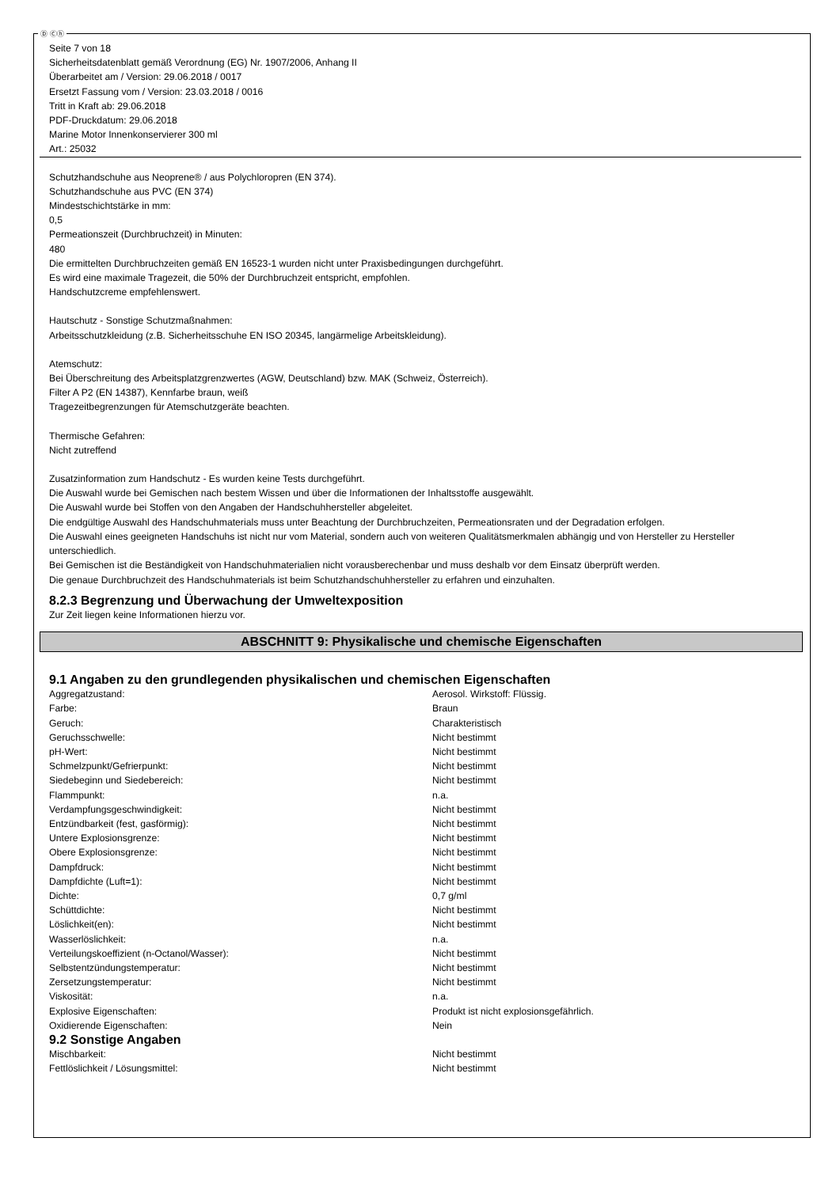Ⓓ Ⓒⓗ
Seite 7 von 18
Sicherheitsdatenblatt gemäß Verordnung (EG) Nr. 1907/2006, Anhang II
Überarbeitet am / Version: 29.06.2018 / 0017
Ersetzt Fassung vom / Version: 23.03.2018 / 0016
Tritt in Kraft ab: 29.06.2018
PDF-Druckdatum: 29.06.2018
Marine Motor Innenkonservierer 300 ml
Art.: 25032
Schutzhandschuhe aus Neoprene® / aus Polychloropren (EN 374).
Schutzhandschuhe aus PVC (EN 374)
Mindestschichtstärke in mm:
0,5
Permeationszeit (Durchbruchzeit) in Minuten:
480
Die ermittelten Durchbruchzeiten gemäß EN 16523-1 wurden nicht unter Praxisbedingungen durchgeführt.
Es wird eine maximale Tragezeit, die 50% der Durchbruchzeit entspricht, empfohlen.
Handschutzcreme empfehlenswert.
Hautschutz - Sonstige Schutzmaßnahmen:
Arbeitsschutzkleidung (z.B. Sicherheitsschuhe EN ISO 20345, langärmelige Arbeitskleidung).
Atemschutz:
Bei Überschreitung des Arbeitsplatzgrenzwertes (AGW, Deutschland) bzw. MAK (Schweiz, Österreich).
Filter A P2 (EN 14387), Kennfarbe braun, weiß
Tragezeitbegrenzungen für Atemschutzgeräte beachten.
Thermische Gefahren:
Nicht zutreffend
Zusatzinformation zum Handschutz - Es wurden keine Tests durchgeführt.
Die Auswahl wurde bei Gemischen nach bestem Wissen und über die Informationen der Inhaltsstoffe ausgewählt.
Die Auswahl wurde bei Stoffen von den Angaben der Handschuhhersteller abgeleitet.
Die endgültige Auswahl des Handschuhmaterials muss unter Beachtung der Durchbruchzeiten, Permeationsraten und der Degradation erfolgen.
Die Auswahl eines geeigneten Handschuhs ist nicht nur vom Material, sondern auch von weiteren Qualitätsmerkmalen abhängig und von Hersteller zu Hersteller unterschiedlich.
Bei Gemischen ist die Beständigkeit von Handschuhmaterialien nicht vorausberechenbar und muss deshalb vor dem Einsatz überprüft werden.
Die genaue Durchbruchzeit des Handschuhmaterials ist beim Schutzhandschuhhersteller zu erfahren und einzuhalten.
8.2.3 Begrenzung und Überwachung der Umweltexposition
Zur Zeit liegen keine Informationen hierzu vor.
ABSCHNITT 9: Physikalische und chemische Eigenschaften
9.1 Angaben zu den grundlegenden physikalischen und chemischen Eigenschaften
| Aggregatzustand: | Aerosol. Wirkstoff: Flüssig. |
| Farbe: | Braun |
| Geruch: | Charakteristisch |
| Geruchsschwelle: | Nicht bestimmt |
| pH-Wert: | Nicht bestimmt |
| Schmelzpunkt/Gefrierpunkt: | Nicht bestimmt |
| Siedebeginn und Siedebereich: | Nicht bestimmt |
| Flammpunkt: | n.a. |
| Verdampfungsgeschwindigkeit: | Nicht bestimmt |
| Entzündbarkeit (fest, gasförmig): | Nicht bestimmt |
| Untere Explosionsgrenze: | Nicht bestimmt |
| Obere Explosionsgrenze: | Nicht bestimmt |
| Dampfdruck: | Nicht bestimmt |
| Dampfdichte (Luft=1): | Nicht bestimmt |
| Dichte: | 0,7 g/ml |
| Schüttdichte: | Nicht bestimmt |
| Löslichkeit(en): | Nicht bestimmt |
| Wasserlöslichkeit: | n.a. |
| Verteilungskoeffizient (n-Octanol/Wasser): | Nicht bestimmt |
| Selbstentzündungstemperatur: | Nicht bestimmt |
| Zersetzungstemperatur: | Nicht bestimmt |
| Viskosität: | n.a. |
| Explosive Eigenschaften: | Produkt ist nicht explosionsgefährlich. |
| Oxidierende Eigenschaften: | Nein |
9.2 Sonstige Angaben
| Mischbarkeit: | Nicht bestimmt |
| Fettlöslichkeit / Lösungsmittel: | Nicht bestimmt |